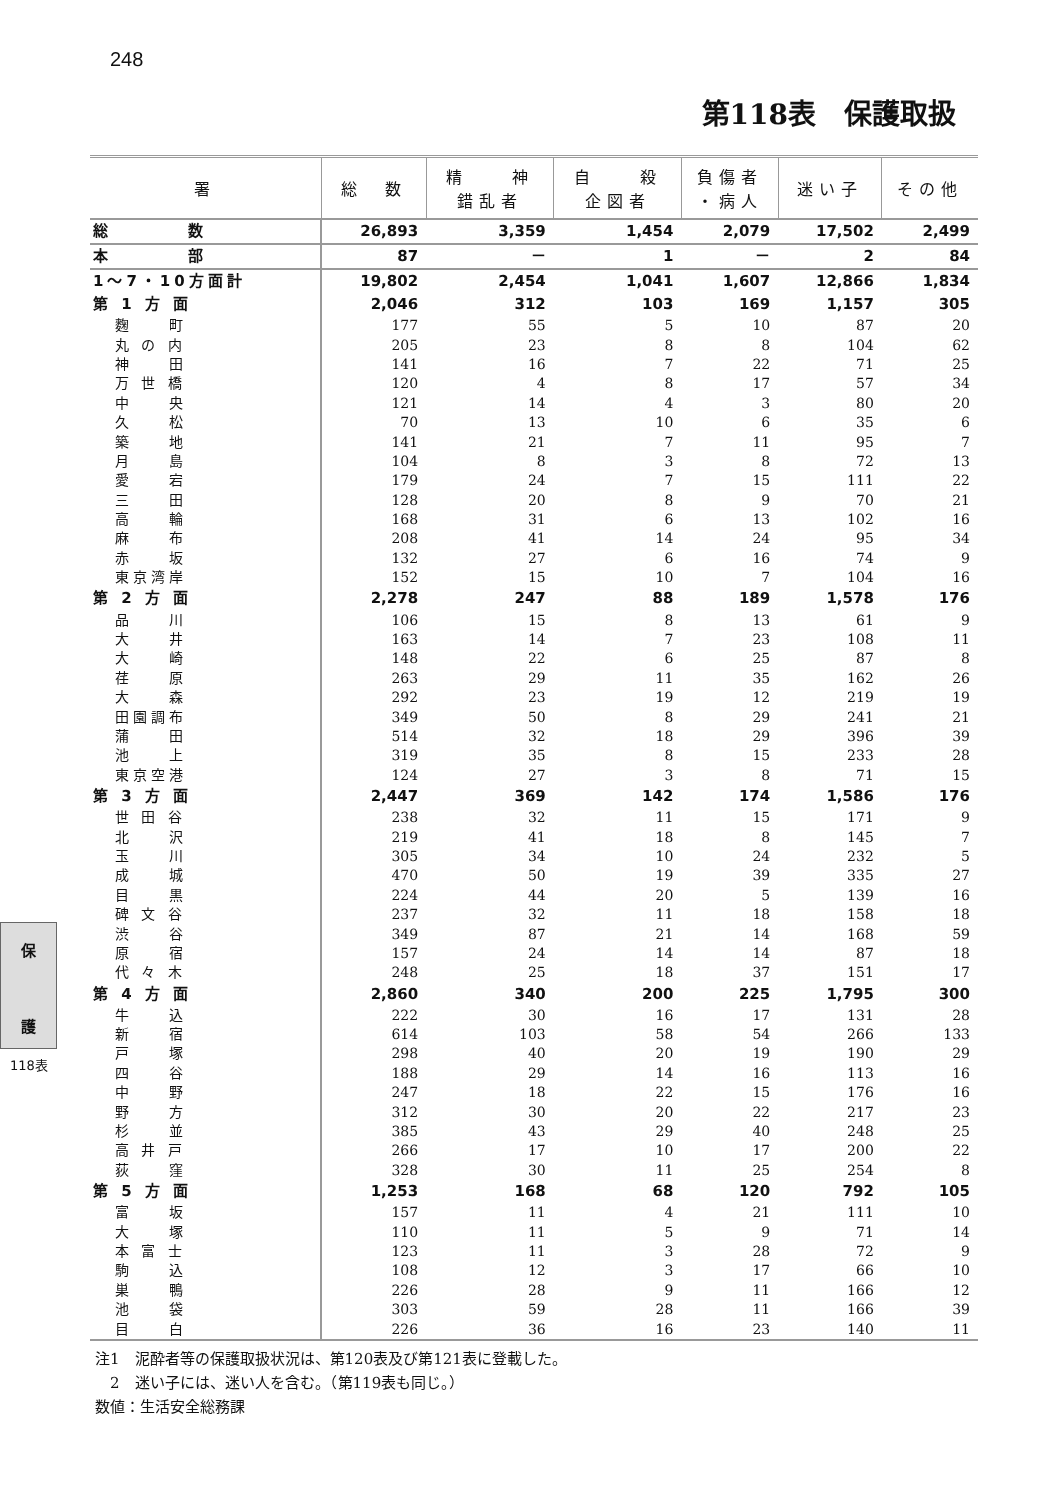248
第118表　保護取扱
| 署 | 総 数 | 精 神 錯乱者 | 自 殺 企図者 | 負傷者 ・病人 | 迷い子 | その他 |
| --- | --- | --- | --- | --- | --- | --- |
| 総 数 | 26,893 | 3,359 | 1,454 | 2,079 | 17,502 | 2,499 |
| 本 部 | 87 | － | 1 | － | 2 | 84 |
| 1～7・10方面計 | 19,802 | 2,454 | 1,041 | 1,607 | 12,866 | 1,834 |
| 第 1 方 面 | 2,046 | 312 | 103 | 169 | 1,157 | 305 |
| 麴 町 | 177 | 55 | 5 | 10 | 87 | 20 |
| 丸 の 内 | 205 | 23 | 8 | 8 | 104 | 62 |
| 神 田 | 141 | 16 | 7 | 22 | 71 | 25 |
| 万 世 橋 | 120 | 4 | 8 | 17 | 57 | 34 |
| 中 央 | 121 | 14 | 4 | 3 | 80 | 20 |
| 久 松 | 70 | 13 | 10 | 6 | 35 | 6 |
| 築 地 | 141 | 21 | 7 | 11 | 95 | 7 |
| 月 島 | 104 | 8 | 3 | 8 | 72 | 13 |
| 愛 宕 | 179 | 24 | 7 | 15 | 111 | 22 |
| 三 田 | 128 | 20 | 8 | 9 | 70 | 21 |
| 高 輪 | 168 | 31 | 6 | 13 | 102 | 16 |
| 麻 布 | 208 | 41 | 14 | 24 | 95 | 34 |
| 赤 坂 | 132 | 27 | 6 | 16 | 74 | 9 |
| 東京湾岸 | 152 | 15 | 10 | 7 | 104 | 16 |
| 第 2 方 面 | 2,278 | 247 | 88 | 189 | 1,578 | 176 |
| 品 川 | 106 | 15 | 8 | 13 | 61 | 9 |
| 大 井 | 163 | 14 | 7 | 23 | 108 | 11 |
| 大 崎 | 148 | 22 | 6 | 25 | 87 | 8 |
| 荏 原 | 263 | 29 | 11 | 35 | 162 | 26 |
| 大 森 | 292 | 23 | 19 | 12 | 219 | 19 |
| 田園調布 | 349 | 50 | 8 | 29 | 241 | 21 |
| 蒲 田 | 514 | 32 | 18 | 29 | 396 | 39 |
| 池 上 | 319 | 35 | 8 | 15 | 233 | 28 |
| 東京空港 | 124 | 27 | 3 | 8 | 71 | 15 |
| 第 3 方 面 | 2,447 | 369 | 142 | 174 | 1,586 | 176 |
| 世 田 谷 | 238 | 32 | 11 | 15 | 171 | 9 |
| 北 沢 | 219 | 41 | 18 | 8 | 145 | 7 |
| 玉 川 | 305 | 34 | 10 | 24 | 232 | 5 |
| 成 城 | 470 | 50 | 19 | 39 | 335 | 27 |
| 目 黒 | 224 | 44 | 20 | 5 | 139 | 16 |
| 碑 文 谷 | 237 | 32 | 11 | 18 | 158 | 18 |
| 渋 谷 | 349 | 87 | 21 | 14 | 168 | 59 |
| 原 宿 | 157 | 24 | 14 | 14 | 87 | 18 |
| 代 々 木 | 248 | 25 | 18 | 37 | 151 | 17 |
| 第 4 方 面 | 2,860 | 340 | 200 | 225 | 1,795 | 300 |
| 牛 込 | 222 | 30 | 16 | 17 | 131 | 28 |
| 新 宿 | 614 | 103 | 58 | 54 | 266 | 133 |
| 戸 塚 | 298 | 40 | 20 | 19 | 190 | 29 |
| 四 谷 | 188 | 29 | 14 | 16 | 113 | 16 |
| 中 野 | 247 | 18 | 22 | 15 | 176 | 16 |
| 野 方 | 312 | 30 | 20 | 22 | 217 | 23 |
| 杉 並 | 385 | 43 | 29 | 40 | 248 | 25 |
| 高 井 戸 | 266 | 17 | 10 | 17 | 200 | 22 |
| 荻 窪 | 328 | 30 | 11 | 25 | 254 | 8 |
| 第 5 方 面 | 1,253 | 168 | 68 | 120 | 792 | 105 |
| 富 坂 | 157 | 11 | 4 | 21 | 111 | 10 |
| 大 塚 | 110 | 11 | 5 | 9 | 71 | 14 |
| 本 富 士 | 123 | 11 | 3 | 28 | 72 | 9 |
| 駒 込 | 108 | 12 | 3 | 17 | 66 | 10 |
| 巣 鴨 | 226 | 28 | 9 | 11 | 166 | 12 |
| 池 袋 | 303 | 59 | 28 | 11 | 166 | 39 |
| 目 白 | 226 | 36 | 16 | 23 | 140 | 11 |
注1　泥酔者等の保護取扱状況は、第120表及び第121表に登載した。
　2　迷い子には、迷い人を含む。（第119表も同じ。）
数値：生活安全総務課
保
護
118表